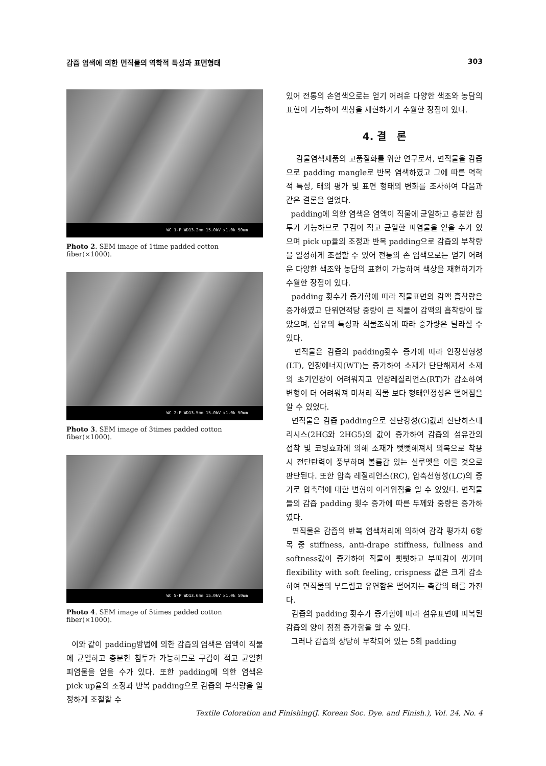감즙 염색에 의한 면직물의 역학적 특성과 표면형태 303
WC 1-P WD13.2mm 15.0kV x1.0k 50um
Photo 2. SEM image of 1time padded cotton fiber(×1000).
WC 2-P WD13.5mm 15.0kV x1.0k 50um
Photo 3. SEM image of 3times padded cotton fiber(×1000).
WC 5-P WD13.6mm 15.0kV x1.0k 50um
Photo 4. SEM image of 5times padded cotton fiber(×1000).
이와 같이 padding방법에 의한 감즙의 염색은 염액이 직물에 균일하고 충분한 침투가 가능하므로 구김이 적고 균일한 피염물을 얻을 수가 있다. 또한 padding에 의한 염색은 pick up율의 조정과 반복 padding으로 감즙의 부착량을 일정하게 조절할 수
있어 전통의 손염색으로는 얻기 어려운 다양한 색조와 농담의 표현이 가능하여 색상을 재현하기가 수월한 장점이 있다.
4. 결 론
감물염색제품의 고품질화를 위한 연구로서, 면직물을 감즙으로 padding mangle로 반복 염색하였고 그에 따른 역학적 특성, 태의 평가 및 표면 형태의 변화를 조사하여 다음과 같은 결론을 얻었다.
padding에 의한 염색은 염액이 직물에 균일하고 충분한 침투가 가능하므로 구김이 적고 균일한 피염물을 얻을 수가 있으며 pick up율의 조정과 반복 padding으로 감즙의 부착량을 일정하게 조절할 수 있어 전통의 손 염색으로는 얻기 어려운 다양한 색조와 농담의 표현이 가능하여 색상을 재현하기가 수월한 장점이 있다.
padding 횟수가 증가함에 따라 직물표면의 감액 흡착량은 증가하였고 단위면적당 중량이 큰 직물이 감액의 흡착량이 많았으며, 섬유의 특성과 직물조직에 따라 증가량은 달라질 수 있다.
면직물은 감즙의 padding횟수 증가에 따라 인장선형성(LT), 인장에너지(WT)는 증가하여 소재가 단단해져서 소재의 초기인장이 어려워지고 인장레질리언스(RT)가 감소하여 변형이 더 어려워져 미처리 직물 보다 형태안정성은 떨어짐을 알 수 있었다.
면직물은 감즙 padding으로 전단강성(G)값과 전단히스테리시스(2HG와 2HG5)의 값이 증가하여 감즙의 섬유간의 접착 및 코팅효과에 의해 소재가 뻣뻣해져서 의복으로 착용 시 전단탄력이 풍부하며 볼륨감 있는 실루엣을 이룰 것으로 판단된다. 또한 압축 레질리언스(RC), 압축선형성(LC)의 증가로 압축력에 대한 변형이 어려워짐을 알 수 있었다. 면직물들의 감즙 padding 횟수 증가에 따른 두께와 중량은 증가하였다.
면직물은 감즙의 반복 염색처리에 의하여 감각 평가치 6항목 중 stiffness, anti-drape stiffness, fullness and softness값이 증가하여 직물이 뻣뻣하고 부피감이 생기며 flexibility with soft feeling, crispness 값은 크게 감소하여 면직물의 부드럽고 유연함은 떨어지는 촉감의 태를 가진다.
감즙의 padding 횟수가 증가함에 따라 섬유표면에 피복된 감즙의 양이 점점 증가함을 알 수 있다.
그러나 감즙의 상당히 부착되어 있는 5회 padding
Textile Coloration and Finishing(J. Korean Soc. Dye. and Finish.), Vol. 24, No. 4